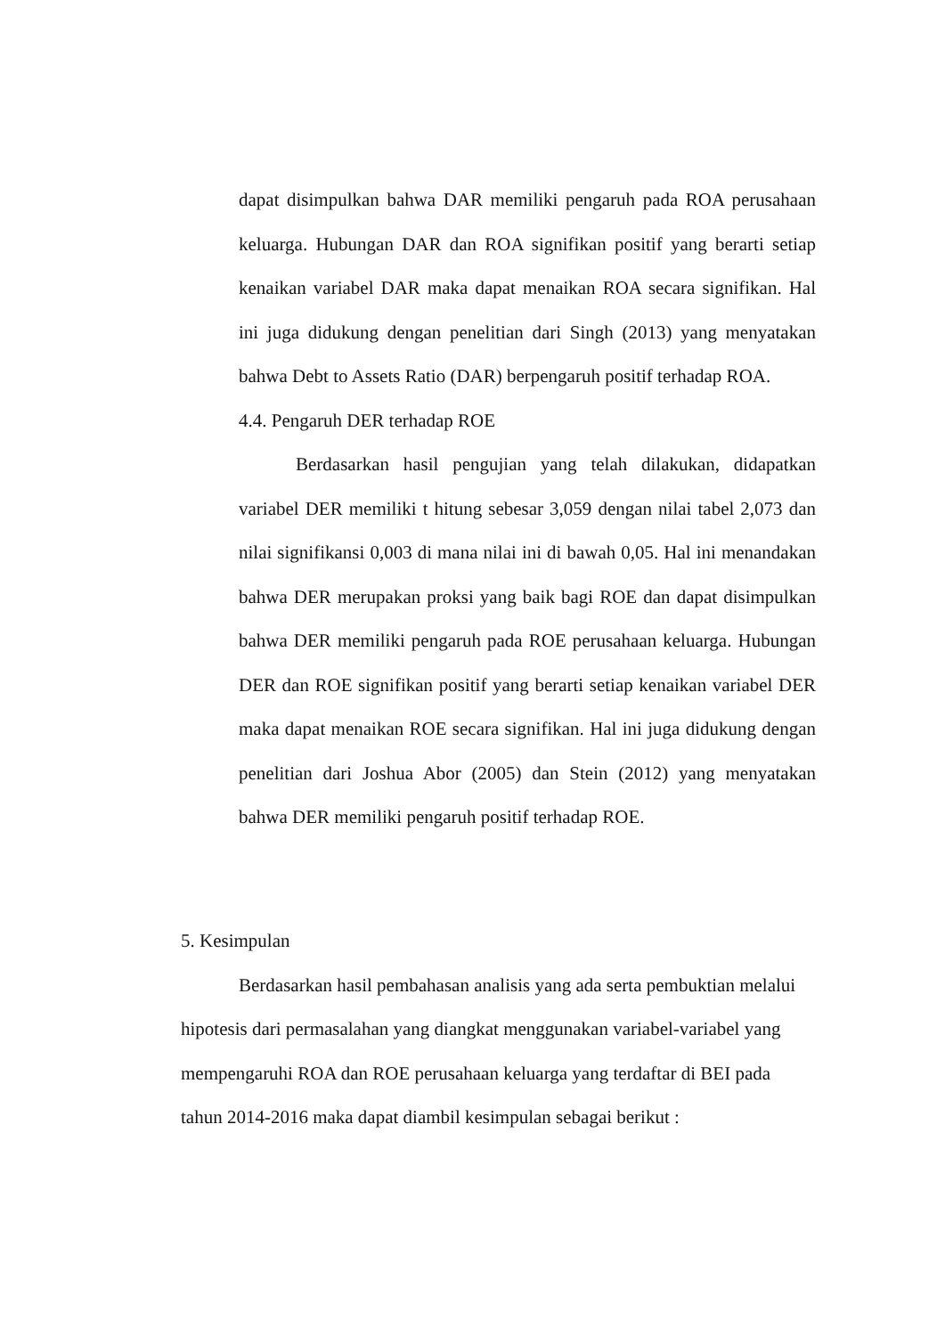dapat disimpulkan bahwa DAR memiliki pengaruh pada ROA perusahaan keluarga. Hubungan DAR dan ROA signifikan positif yang berarti setiap kenaikan variabel DAR maka dapat menaikan ROA secara signifikan. Hal ini juga didukung dengan penelitian dari Singh (2013) yang menyatakan bahwa Debt to Assets Ratio (DAR) berpengaruh positif terhadap ROA.
4.4. Pengaruh DER terhadap ROE
Berdasarkan hasil pengujian yang telah dilakukan, didapatkan variabel DER memiliki t hitung sebesar 3,059 dengan nilai tabel 2,073 dan nilai signifikansi 0,003 di mana nilai ini di bawah 0,05. Hal ini menandakan bahwa DER merupakan proksi yang baik bagi ROE dan dapat disimpulkan bahwa DER memiliki pengaruh pada ROE perusahaan keluarga. Hubungan DER dan ROE signifikan positif yang berarti setiap kenaikan variabel DER maka dapat menaikan ROE secara signifikan. Hal ini juga didukung dengan penelitian dari Joshua Abor (2005) dan Stein (2012) yang menyatakan bahwa DER memiliki pengaruh positif terhadap ROE.
5. Kesimpulan
Berdasarkan hasil pembahasan analisis yang ada serta pembuktian melalui hipotesis dari permasalahan yang diangkat menggunakan variabel-variabel yang mempengaruhi ROA dan ROE perusahaan keluarga yang terdaftar di BEI pada tahun 2014-2016 maka dapat diambil kesimpulan sebagai berikut :